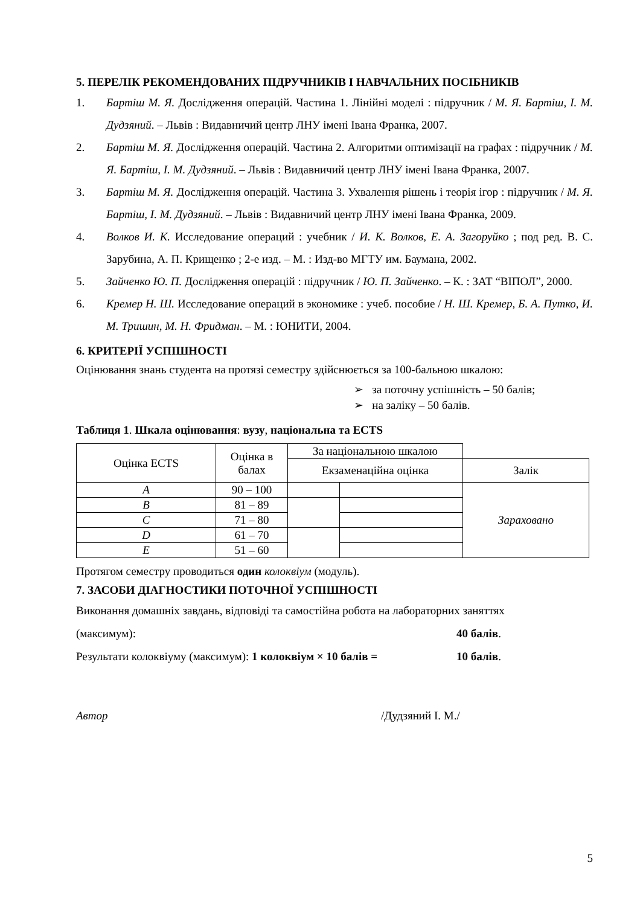5. ПЕРЕЛІК РЕКОМЕНДОВАНИХ ПІДРУЧНИКІВ І НАВЧАЛЬНИХ ПОСІБНИКІВ
1. Бартіш М. Я. Дослідження операцій. Частина 1. Лінійні моделі : підручник / М. Я. Бартіш, І. М. Дудзяний. – Львів : Видавничий центр ЛНУ імені Івана Франка, 2007.
2. Бартіш М. Я. Дослідження операцій. Частина 2. Алгоритми оптимізації на графах : підручник / М. Я. Бартіш, І. М. Дудзяний. – Львів : Видавничий центр ЛНУ імені Івана Франка, 2007.
3. Бартіш М. Я. Дослідження операцій. Частина 3. Ухвалення рішень і теорія ігор : підручник / М. Я. Бартіш, І. М. Дудзяний. – Львів : Видавничий центр ЛНУ імені Івана Франка, 2009.
4. Волков И. К. Исследование операций : учебник / И. К. Волков, Е. А. Загоруйко ; под ред. В. С. Зарубина, А. П. Крищенко ; 2-е изд. – М. : Изд-во МГТУ им. Баумана, 2002.
5. Зайченко Ю. П. Дослідження операцій : підручник / Ю. П. Зайченко. – К. : ЗАТ “ВІПОЛ”, 2000.
6. Кремер Н. Ш. Исследование операций в экономике : учеб. пособие / Н. Ш. Кремер, Б. А. Путко, И. М. Тришин, М. Н. Фридман. – М. : ЮНИТИ, 2004.
6. КРИТЕРІЇ УСПІШНОСТІ
Оцінювання знань студента на протязі семестру здійснюється за 100-бальною шкалою:
➢ за поточну успішність – 50 балів;
➢ на заліку – 50 балів.
Таблиця 1. Шкала оцінювання: вузу, національна та ECTS
| Оцінка ECTS | Оцінка в балах | За національною шкалою | | |
| --- | --- | --- | --- | --- |
| | | Екзаменаційна оцінка | | Залік |
| A | 90 – 100 | | | Зараховано |
| B | 81 – 89 | | | |
| C | 71 – 80 | | | |
| D | 61 – 70 | | | |
| E | 51 – 60 | | | |
Протягом семестру проводиться один колоквіум (модуль).
7. ЗАСОБИ ДІАГНОСТИКИ ПОТОЧНОЇ УСПІШНОСТІ
Виконання домашніх завдань, відповіді та самостійна робота на лабораторних заняттях
(максимум): 40 балів.
Результати колоквіуму (максимум): 1 колоквіум × 10 балів = 10 балів.
Автор /Дудзяний І. М./
5